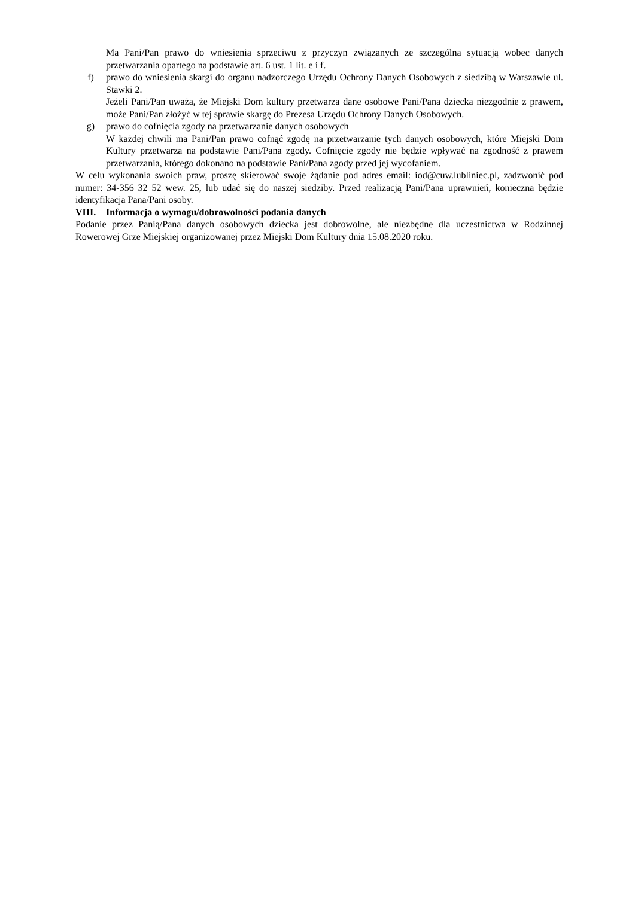Ma Pani/Pan prawo do wniesienia sprzeciwu z przyczyn związanych ze szczególna sytuacją wobec danych przetwarzania opartego na podstawie art. 6 ust. 1 lit. e i f.
f) prawo do wniesienia skargi do organu nadzorczego Urzędu Ochrony Danych Osobowych z siedzibą w Warszawie ul. Stawki 2.
Jeżeli Pani/Pan uważa, że Miejski Dom kultury przetwarza dane osobowe Pani/Pana dziecka niezgodnie z prawem, może Pani/Pan złożyć w tej sprawie skargę do Prezesa Urzędu Ochrony Danych Osobowych.
g) prawo do cofnięcia zgody na przetwarzanie danych osobowych
W każdej chwili ma Pani/Pan prawo cofnąć zgodę na przetwarzanie tych danych osobowych, które Miejski Dom Kultury przetwarza na podstawie Pani/Pana zgody. Cofnięcie zgody nie będzie wpływać na zgodność z prawem przetwarzania, którego dokonano na podstawie Pani/Pana zgody przed jej wycofaniem.
W celu wykonania swoich praw, proszę skierować swoje żądanie pod adres email: iod@cuw.lubliniec.pl, zadzwonić pod numer: 34-356 32 52 wew. 25, lub udać się do naszej siedziby. Przed realizacją Pani/Pana uprawnień, konieczna będzie identyfikacja Pana/Pani osoby.
VIII. Informacja o wymogu/dobrowolności podania danych
Podanie przez Panią/Pana danych osobowych dziecka jest dobrowolne, ale niezbędne dla uczestnictwa w Rodzinnej Rowerowej Grze Miejskiej organizowanej przez Miejski Dom Kultury dnia 15.08.2020 roku.